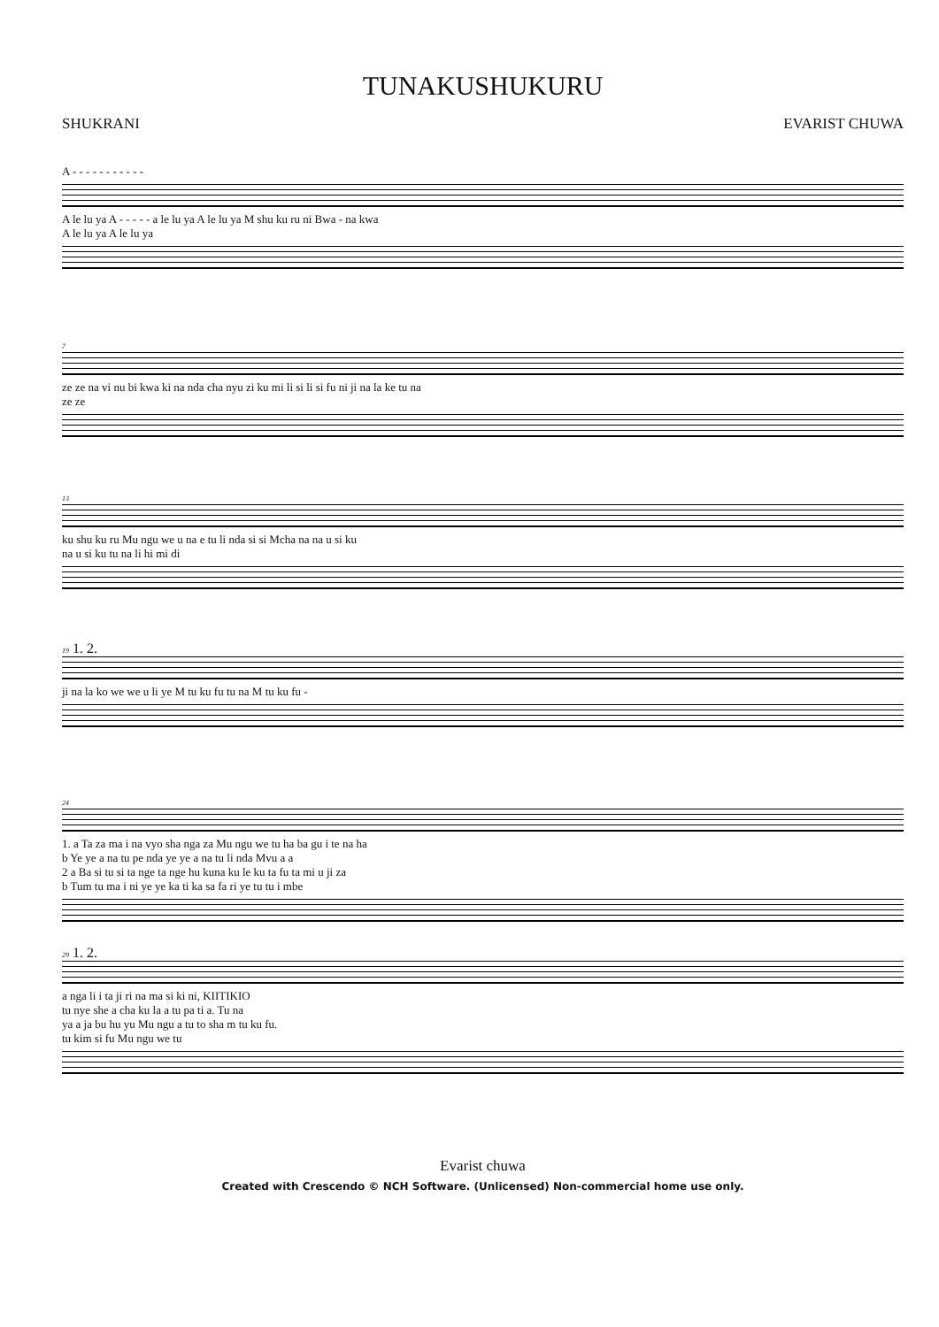TUNAKUSHUKURU
SHUKRANI EVARIST CHUWA
A - - - - - - - - - - -
A le lu ya A - - - - - a le lu ya A le lu ya M shu ku ru ni Bwa - na kwa
A le lu ya A le lu ya
7
ze ze na vi nu bi kwa ki na nda cha nyu zi ku mi li si li si fu ni ji na la ke tu na
ze ze
13
ku shu ku ru Mu ngu we u na e tu li nda si si Mcha na na u si ku
na u si ku tu na li hi mi di
19 1. 2.
ji na la ko we we u li ye M tu ku fu tu na M tu ku fu -
24
1. a Ta za ma i na vyo sha nga za Mu ngu we tu ha ba gu i te na ha
b Ye ye a na tu pe nda ye ye a na tu li nda Mvu a a
2 a Ba si tu si ta nge ta nge hu kuna ku le ku ta fu ta mi u ji za
b Tum tu ma i ni ye ye ka ti ka sa fa ri ye tu tu i mbe
29 1. 2.
a nga li i ta ji ri na ma si ki ni, KIITIKIO
tu nye she a cha ku la a tu pa ti a. Tu na
ya a ja bu hu yu Mu ngu a tu to sha m tu ku fu.
tu kim si fu Mu ngu we tu
Evarist chuwa
Created with Crescendo © NCH Software. (Unlicensed) Non-commercial home use only.